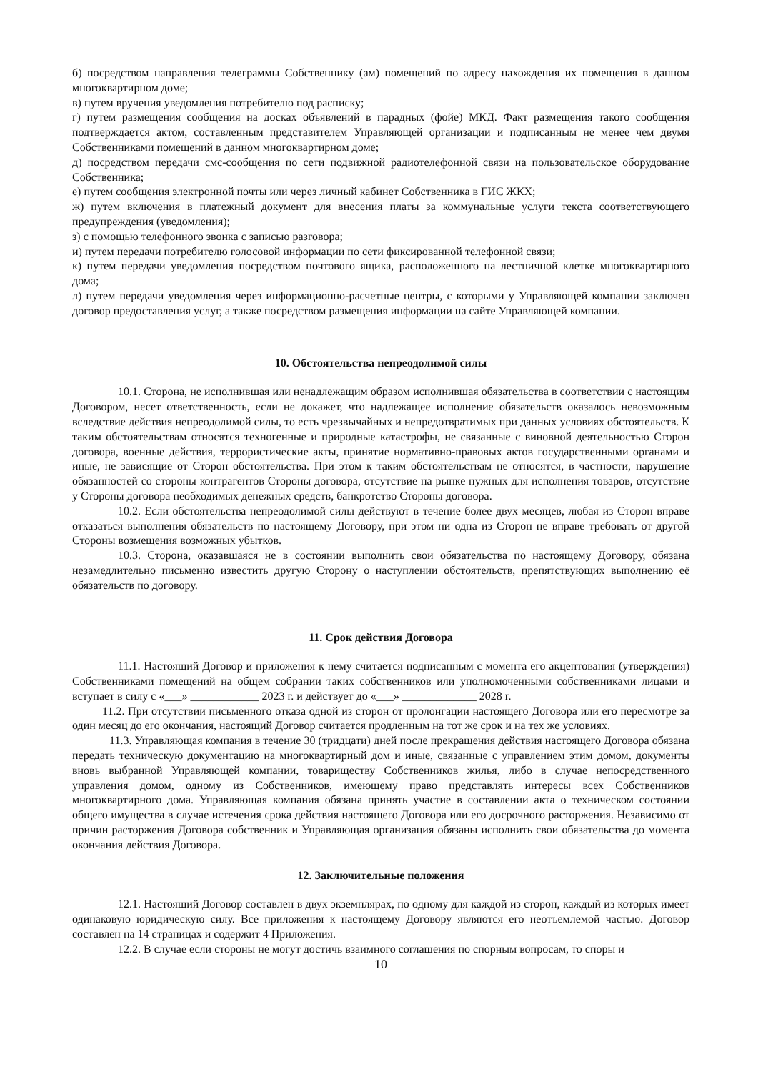б) посредством направления телеграммы Собственнику (ам) помещений по адресу нахождения их помещения в данном многоквартирном доме;
в) путем вручения уведомления потребителю под расписку;
г) путем размещения сообщения на досках объявлений в парадных (фойе) МКД. Факт размещения такого сообщения подтверждается актом, составленным представителем Управляющей организации и подписанным не менее чем двумя Собственниками помещений в данном многоквартирном доме;
д) посредством передачи смс-сообщения по сети подвижной радиотелефонной связи на пользовательское оборудование Собственника;
е) путем сообщения электронной почты или через личный кабинет Собственника в ГИС ЖКХ;
ж) путем включения в платежный документ для внесения платы за коммунальные услуги текста соответствующего предупреждения (уведомления);
з) с помощью телефонного звонка с записью разговора;
и) путем передачи потребителю голосовой информации по сети фиксированной телефонной связи;
к) путем передачи уведомления посредством почтового ящика, расположенного на лестничной клетке многоквартирного дома;
л) путем передачи уведомления через информационно-расчетные центры, с которыми у Управляющей компании заключен договор предоставления услуг, а также посредством размещения информации на сайте Управляющей компании.
10. Обстоятельства непреодолимой силы
10.1. Сторона, не исполнившая или ненадлежащим образом исполнившая обязательства в соответствии с настоящим Договором, несет ответственность, если не докажет, что надлежащее исполнение обязательств оказалось невозможным вследствие действия непреодолимой силы, то есть чрезвычайных и непредотвратимых при данных условиях обстоятельств. К таким обстоятельствам относятся техногенные и природные катастрофы, не связанные с виновной деятельностью Сторон договора, военные действия, террористические акты, принятие нормативно-правовых актов государственными органами и иные, не зависящие от Сторон обстоятельства. При этом к таким обстоятельствам не относятся, в частности, нарушение обязанностей со стороны контрагентов Стороны договора, отсутствие на рынке нужных для исполнения товаров, отсутствие у Стороны договора необходимых денежных средств, банкротство Стороны договора.
10.2. Если обстоятельства непреодолимой силы действуют в течение более двух месяцев, любая из Сторон вправе отказаться выполнения обязательств по настоящему Договору, при этом ни одна из Сторон не вправе требовать от другой Стороны возмещения возможных убытков.
10.3. Сторона, оказавшаяся не в состоянии выполнить свои обязательства по настоящему Договору, обязана незамедлительно письменно известить другую Сторону о наступлении обстоятельств, препятствующих выполнению её обязательств по договору.
11. Срок действия Договора
11.1. Настоящий Договор и приложения к нему считается подписанным с момента его акцептования (утверждения) Собственниками помещений на общем собрании таких собственников или уполномоченными собственниками лицами и вступает в силу с «___» ____________ 2023 г. и действует до «___» _____________ 2028 г.
11.2. При отсутствии письменного отказа одной из сторон от пролонгации настоящего Договора или его пересмотре за один месяц до его окончания, настоящий Договор считается продленным на тот же срок и на тех же условиях.
11.3. Управляющая компания в течение 30 (тридцати) дней после прекращения действия настоящего Договора обязана передать техническую документацию на многоквартирный дом и иные, связанные с управлением этим домом, документы вновь выбранной Управляющей компании, товариществу Собственников жилья, либо в случае непосредственного управления домом, одному из Собственников, имеющему право представлять интересы всех Собственников многоквартирного дома. Управляющая компания обязана принять участие в составлении акта о техническом состоянии общего имущества в случае истечения срока действия настоящего Договора или его досрочного расторжения. Независимо от причин расторжения Договора собственник и Управляющая организация обязаны исполнить свои обязательства до момента окончания действия Договора.
12. Заключительные положения
12.1. Настоящий Договор составлен в двух экземплярах, по одному для каждой из сторон, каждый из которых имеет одинаковую юридическую силу. Все приложения к настоящему Договору являются его неотъемлемой частью. Договор составлен на 14 страницах и содержит 4 Приложения.
12.2. В случае если стороны не могут достичь взаимного соглашения по спорным вопросам, то споры и
10